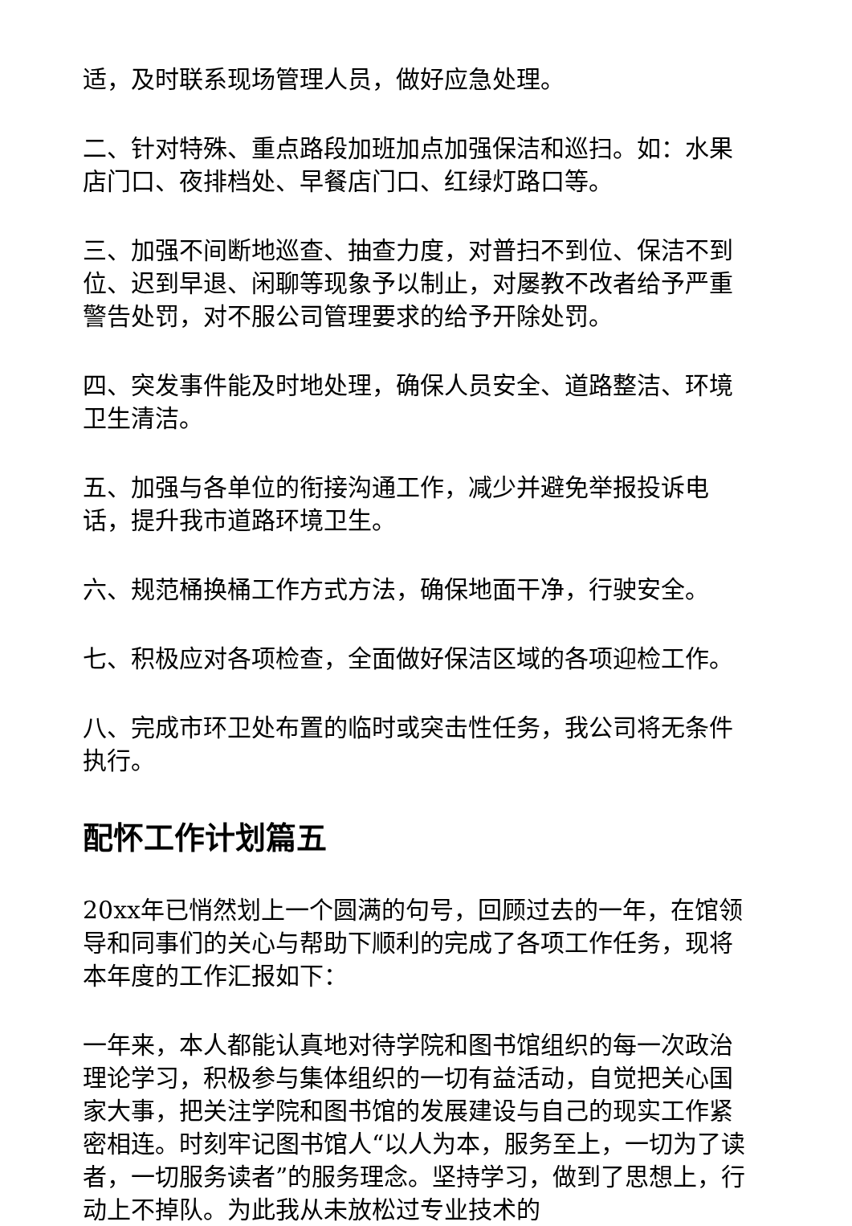适，及时联系现场管理人员，做好应急处理。
二、针对特殊、重点路段加班加点加强保洁和巡扫。如：水果店门口、夜排档处、早餐店门口、红绿灯路口等。
三、加强不间断地巡查、抽查力度，对普扫不到位、保洁不到位、迟到早退、闲聊等现象予以制止，对屡教不改者给予严重警告处罚，对不服公司管理要求的给予开除处罚。
四、突发事件能及时地处理，确保人员安全、道路整洁、环境卫生清洁。
五、加强与各单位的衔接沟通工作，减少并避免举报投诉电话，提升我市道路环境卫生。
六、规范桶换桶工作方式方法，确保地面干净，行驶安全。
七、积极应对各项检查，全面做好保洁区域的各项迎检工作。
八、完成市环卫处布置的临时或突击性任务，我公司将无条件执行。
配怀工作计划篇五
20xx年已悄然划上一个圆满的句号，回顾过去的一年，在馆领导和同事们的关心与帮助下顺利的完成了各项工作任务，现将本年度的工作汇报如下：
一年来，本人都能认真地对待学院和图书馆组织的每一次政治理论学习，积极参与集体组织的一切有益活动，自觉把关心国家大事，把关注学院和图书馆的发展建设与自己的现实工作紧密相连。时刻牢记图书馆人“以人为本，服务至上，一切为了读者，一切服务读者”的服务理念。坚持学习，做到了思想上，行动上不掉队。为此我从未放松过专业技术的